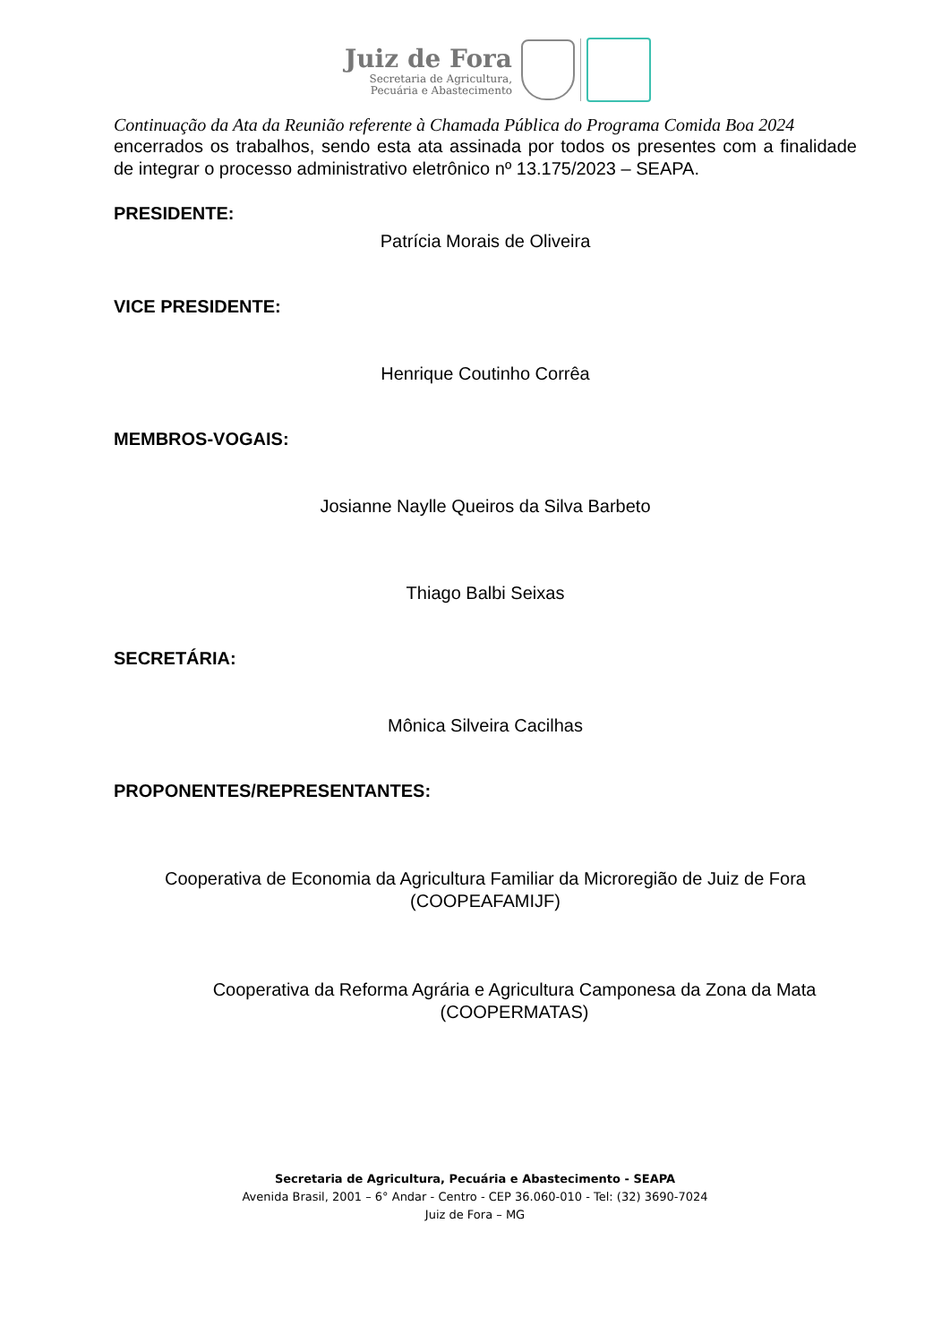Juiz de Fora
Secretaria de Agricultura,
Pecuária e Abastecimento
Continuação da Ata da Reunião referente à Chamada Pública do Programa Comida Boa 2024
encerrados os trabalhos, sendo esta ata assinada por todos os presentes com a finalidade de integrar o processo administrativo eletrônico nº 13.175/2023 – SEAPA.
PRESIDENTE:
Patrícia Morais de Oliveira
VICE PRESIDENTE:
Henrique Coutinho Corrêa
MEMBROS-VOGAIS:
Josianne Naylle Queiros da Silva Barbeto
Thiago Balbi Seixas
SECRETÁRIA:
Mônica Silveira Cacilhas
PROPONENTES/REPRESENTANTES:
Cooperativa de Economia da Agricultura Familiar da Microregião de Juiz de Fora
(COOPEAFAMIJF)
Cooperativa da Reforma Agrária e Agricultura Camponesa da Zona da Mata
(COOPERMATAS)
Secretaria de Agricultura, Pecuária e Abastecimento - SEAPA
Avenida Brasil, 2001 – 6° Andar - Centro - CEP 36.060-010 - Tel: (32) 3690-7024
Juiz de Fora – MG